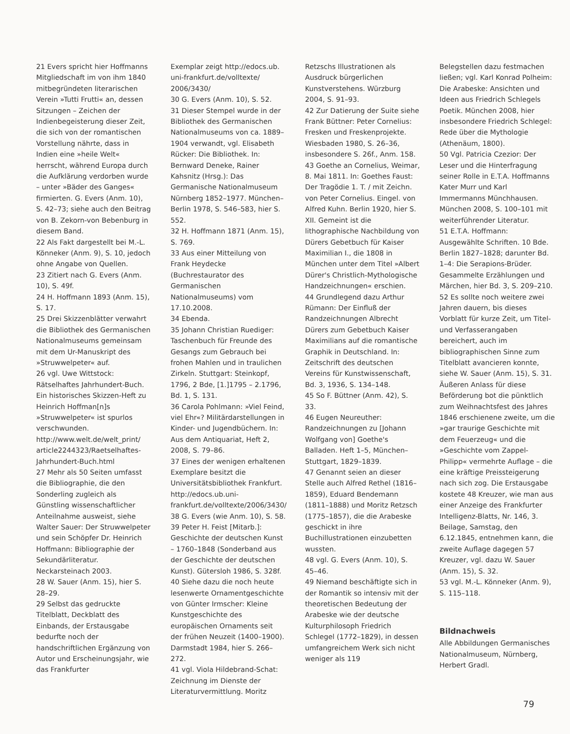21 Evers spricht hier Hoffmanns Mitgliedschaft im von ihm 1840 mitbegründeten literarischen Verein »Tutti Frutti« an, dessen Sitzungen – Zeichen der Indienbegeisterung dieser Zeit, die sich von der romantischen Vorstellung nährte, dass in Indien eine »heile Welt« herrscht, während Europa durch die Aufklärung verdorben wurde – unter »Bäder des Ganges« firmierten. G. Evers (Anm. 10), S. 42–73; siehe auch den Beitrag von B. Zekorn-von Bebenburg in diesem Band.
22 Als Fakt dargestellt bei M.-L. Könneker (Anm. 9), S. 10, jedoch ohne Angabe von Quellen.
23 Zitiert nach G. Evers (Anm. 10), S. 49f.
24 H. Hoffmann 1893 (Anm. 15), S. 17.
25 Drei Skizzenblätter verwahrt die Bibliothek des Germanischen Nationalmuseums gemeinsam mit dem Ur-Manuskript des »Struwwelpeter« auf.
26 vgl. Uwe Wittstock: Rätselhaftes Jahrhundert-Buch. Ein historisches Skizzen-Heft zu Heinrich Hoffman[n]s »Struwwelpeter« ist spurlos verschwunden. http://www.welt.de/welt_print/ article2244323/Raetselhaftes-Jahrhundert-Buch.html
27 Mehr als 50 Seiten umfasst die Bibliographie, die den Sonderling zugleich als Günstling wissenschaftlicher Anteilnahme ausweist, siehe Walter Sauer: Der Struwwelpeter und sein Schöpfer Dr. Heinrich Hoffmann: Bibliographie der Sekundärliteratur. Neckarsteinach 2003.
28 W. Sauer (Anm. 15), hier S. 28–29.
29 Selbst das gedruckte Titelblatt, Deckblatt des Einbands, der Erstausgabe bedurfte noch der handschriftlichen Ergänzung von Autor und Erscheinungsjahr, wie das Frankfurter
Exemplar zeigt http://edocs.ub. uni-frankfurt.de/volltexte/ 2006/3430/
30 G. Evers (Anm. 10), S. 52.
31 Dieser Stempel wurde in der Bibliothek des Germanischen Nationalmuseums von ca. 1889–1904 verwandt, vgl. Elisabeth Rücker: Die Bibliothek. In: Bernward Deneke, Rainer Kahsnitz (Hrsg.): Das Germanische Nationalmuseum Nürnberg 1852–1977. München–Berlin 1978, S. 546–583, hier S. 552.
32 H. Hoffmann 1871 (Anm. 15), S. 769.
33 Aus einer Mitteilung von Frank Heydecke (Buchrestaurator des Germanischen Nationalmuseums) vom 17.10.2008.
34 Ebenda.
35 Johann Christian Ruediger: Taschenbuch für Freunde des Gesangs zum Gebrauch bei frohen Mahlen und in traulichen Zirkeln. Stuttgart: Steinkopf, 1796, 2 Bde, [1.]1795 – 2.1796, Bd. 1, S. 131.
36 Carola Pohlmann: »Viel Feind, viel Ehr«? Militärdarstellungen in Kinder- und Jugendbüchern. In: Aus dem Antiquariat, Heft 2, 2008, S. 79–86.
37 Eines der wenigen erhaltenen Exemplare besitzt die Universitätsbibliothek Frankfurt. http://edocs.ub.uni-frankfurt.de/volltexte/2006/3430/
38 G. Evers (wie Anm. 10), S. 58.
39 Peter H. Feist [Mitarb.]: Geschichte der deutschen Kunst – 1760–1848 (Sonderband aus der Geschichte der deutschen Kunst). Gütersloh 1986, S. 328f.
40 Siehe dazu die noch heute lesenwerte Ornamentgeschichte von Günter Irmscher: Kleine Kunstgeschichte des europäischen Ornaments seit der frühen Neuzeit (1400–1900). Darmstadt 1984, hier S. 266–272.
41 vgl. Viola Hildebrand-Schat: Zeichnung im Dienste der Literaturvermittlung. Moritz
Retzschs Illustrationen als Ausdruck bürgerlichen Kunstverstehens. Würzburg 2004, S. 91–93.
42 Zur Datierung der Suite siehe Frank Büttner: Peter Cornelius: Fresken und Freskenprojekte. Wiesbaden 1980, S. 26–36, insbesondere S. 26f., Anm. 158.
43 Goethe an Cornelius, Weimar, 8. Mai 1811. In: Goethes Faust: Der Tragödie 1. T. / mit Zeichn. von Peter Cornelius. Eingel. von Alfred Kuhn. Berlin 1920, hier S. XII. Gemeint ist die lithographische Nachbildung von Dürers Gebetbuch für Kaiser Maximilian I., die 1808 in München unter dem Titel »Albert Dürer's Christlich-Mythologische Handzeichnungen« erschien.
44 Grundlegend dazu Arthur Rümann: Der Einfluß der Randzeichnungen Albrecht Dürers zum Gebetbuch Kaiser Maximilians auf die romantische Graphik in Deutschland. In: Zeitschrift des deutschen Vereins für Kunstwissenschaft, Bd. 3, 1936, S. 134–148.
45 So F. Büttner (Anm. 42), S. 33.
46 Eugen Neureuther: Randzeichnungen zu [Johann Wolfgang von] Goethe's Balladen. Heft 1–5, München–Stuttgart, 1829–1839.
47 Genannt seien an dieser Stelle auch Alfred Rethel (1816–1859), Eduard Bendemann (1811–1888) und Moritz Retzsch (1775–1857), die die Arabeske geschickt in ihre Buchillustrationen einzubetten wussten.
48 vgl. G. Evers (Anm. 10), S. 45–46.
49 Niemand beschäftigte sich in der Romantik so intensiv mit der theoretischen Bedeutung der Arabeske wie der deutsche Kulturphilosoph Friedrich Schlegel (1772–1829), in dessen umfangreichem Werk sich nicht weniger als 119
Belegstellen dazu festmachen ließen; vgl. Karl Konrad Polheim: Die Arabeske: Ansichten und Ideen aus Friedrich Schlegels Poetik. München 2008, hier insbesondere Friedrich Schlegel: Rede über die Mythologie (Athenäum, 1800).
50 Vgl. Patricia Czezior: Der Leser und die Hinterfragung seiner Rolle in E.T.A. Hoffmanns Kater Murr und Karl Immermanns Münchhausen. München 2008, S. 100–101 mit weiterführender Literatur.
51 E.T.A. Hoffmann: Ausgewählte Schriften. 10 Bde. Berlin 1827–1828; darunter Bd. 1–4: Die Serapions-Brüder. Gesammelte Erzählungen und Märchen, hier Bd. 3, S. 209–210.
52 Es sollte noch weitere zwei Jahren dauern, bis dieses Vorblatt für kurze Zeit, um Titel- und Verfasserangaben bereichert, auch im bibliographischen Sinne zum Titelblatt avancieren konnte, siehe W. Sauer (Anm. 15), S. 31. Äußeren Anlass für diese Beförderung bot die pünktlich zum Weihnachtsfest des Jahres 1846 erschienene zweite, um die »gar traurige Geschichte mit dem Feuerzeug« und die »Geschichte vom Zappel-Philipp« vermehrte Auflage – die eine kräftige Preissteigerung nach sich zog. Die Erstausgabe kostete 48 Kreuzer, wie man aus einer Anzeige des Frankfurter Intelligenz-Blatts, Nr. 146, 3. Beilage, Samstag, den 6.12.1845, entnehmen kann, die zweite Auflage dagegen 57 Kreuzer, vgl. dazu W. Sauer (Anm. 15), S. 32.
53 vgl. M.-L. Könneker (Anm. 9), S. 115–118.
Bildnachweis
Alle Abbildungen Germanisches Nationalmuseum, Nürnberg, Herbert Gradl.
79